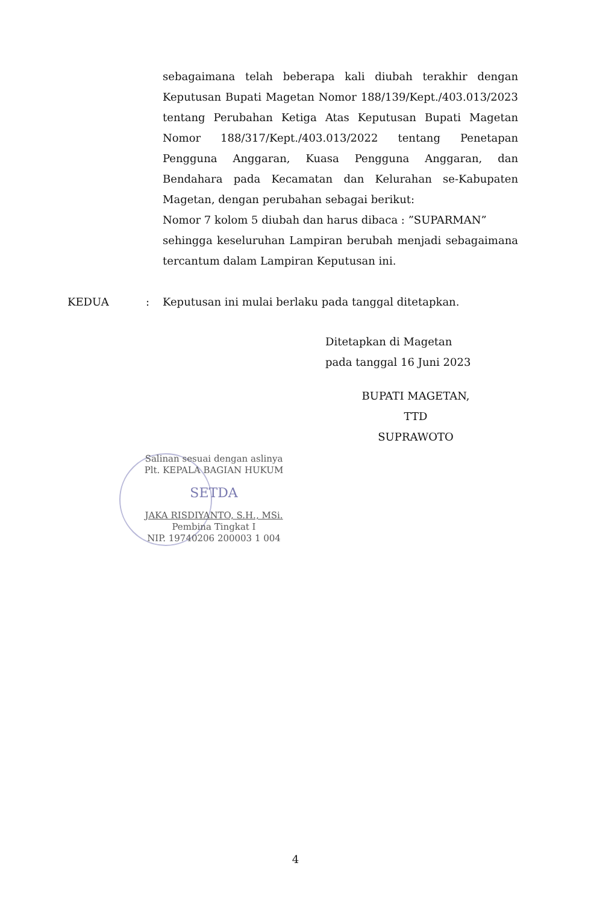sebagaimana telah beberapa kali diubah terakhir dengan Keputusan Bupati Magetan Nomor 188/139/Kept./403.013/2023 tentang Perubahan Ketiga Atas Keputusan Bupati Magetan Nomor 188/317/Kept./403.013/2022 tentang Penetapan Pengguna Anggaran, Kuasa Pengguna Anggaran, dan Bendahara pada Kecamatan dan Kelurahan se-Kabupaten Magetan, dengan perubahan sebagai berikut:
Nomor 7 kolom 5 diubah dan harus dibaca : ”SUPARMAN”
sehingga keseluruhan Lampiran berubah menjadi sebagaimana tercantum dalam Lampiran Keputusan ini.
KEDUA: Keputusan ini mulai berlaku pada tanggal ditetapkan.
Ditetapkan di Magetan
pada tanggal 16 Juni 2023
BUPATI MAGETAN,
TTD
SUPRAWOTO
Salinan sesuai dengan aslinya
Plt. KEPALA BAGIAN HUKUM
SETDA
JAKA RISDIYANTO, S.H., MSi.
Pembina Tingkat I
NIP. 19740206 200003 1 004
4